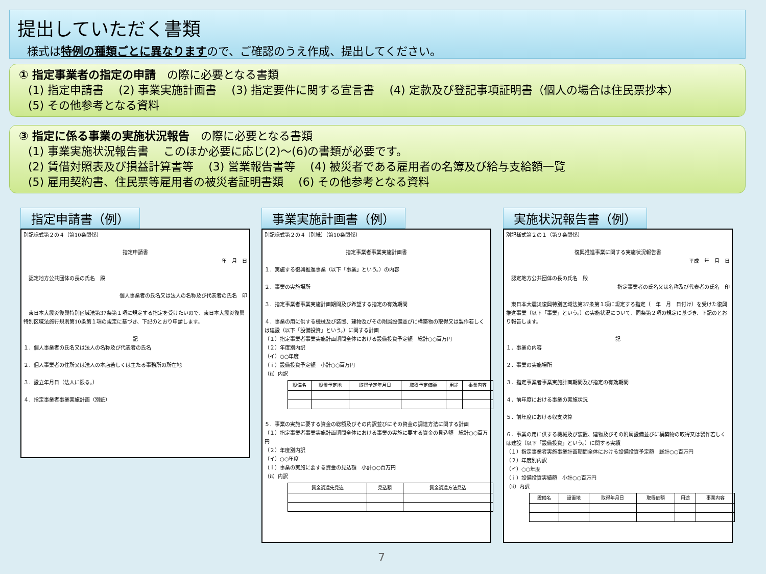提出していただく書類
様式は特例の種類ごとに異なりますので、ご確認のうえ作成、提出してください。
① 指定事業者の指定の申請　の際に必要となる書類
(1) 指定申請書　 (2) 事業実施計画書　 (3) 指定要件に関する宣言書　 (4) 定款及び登記事項証明書（個人の場合は住民票抄本）
(5) その他参考となる資料
③ 指定に係る事業の実施状況報告　の際に必要となる書類
(1) 事業実施状況報告書　 このほか必要に応じ(2)～(6)の書類が必要です。
(2) 賃借対照表及び損益計算書等　 (3) 営業報告書等　 (4) 被災者である雇用者の名簿及び給与支給額一覧
(5) 雇用契約書、住民票等雇用者の被災者証明書類　 (6) その他参考となる資料
指定申請書（例）
別記様式第２の４（第10条関係）
指定申請書
年　月　日
　認定地方公共団体の長の氏名　殿
個人事業者の氏名又は法人の名称及び代表者の氏名　印
　東日本大震災復興特別区域法第37条第１項に規定する指定を受けたいので、東日本大震災復興特別区域法施行規則第10条第１項の規定に基づき、下記のとおり申請します。
記
１．個人事業者の氏名又は法人の名称及び代表者の氏名
２．個人事業者の住所又は法人の本店若しくは主たる事務所の所在地
３．設立年月日（法人に限る。）
４．指定事業者事業実施計画（別紙）
事業実施計画書（例）
別記様式第２の４（別紙）（第10条関係）
指定事業者事業実施計画書
１．実施する復興推進事業（以下「事業」という。）の内容
２．事業の実施場所
３．指定事業者事業実施計画期間及び希望する指定の有効期間
４．事業の用に供する機械及び装置、建物及びその附属設備並びに構築物の取得又は製作若しくは建設（以下「設備投資」という。）に関する計画
（１）指定事業者事業実施計画期間全体における設備投資予定額　総計○○百万円
（２）年度別内訳
（イ）○○年度
（ｉ）設備投資予定額　小計○○百万円
（ⅱ）内訳
| 設備名 | 設置予定地 | 取得予定年月日 | 取得予定価額 | 用途 | 事業内容 |
５．事業の実施に要する資金の総額及びその内訳並びにその資金の調達方法に関する計画
（１）指定事業者事業実施計画期間全体における事業の実施に要する資金の見込額　総計○○百万円
（２）年度別内訳
（イ）○○年度
（ｉ）事業の実施に要する資金の見込額　小計○○百万円
（ⅱ）内訳
| 資金調達先見込 | 見込額 | 資金調達方法見込 |
実施状況報告書（例）
別記様式第２の１（第９条関係）
復興推進事業に関する実施状況報告書
平成　年　月　日
　認定地方公共団体の長の氏名　殿
指定事業者の氏名又は名称及び代表者の氏名　印
　東日本大震災復興特別区域法第37条第１項に規定する指定（　年　月　日付け）を受けた復興推進事業（以下「事業」という。）の実施状況について、同条第２項の規定に基づき、下記のとおり報告します。
記
１．事業の内容
２．事業の実施場所
３．指定事業者事業実施計画期間及び指定の有効期間
４．前年度における事業の実施状況
５．前年度における収支決算
６．事業の用に供する機械及び装置、建物及びその附属設備並びに構築物の取得又は製作若しくは建設（以下「設備投資」という。）に関する実績
（１）指定事業者実施事業計画期間全体における設備投資予定額　総計○○百万円
（２）年度別内訳
（イ）○○年度
（ｉ）設備投資実績額　小計○○百万円
（ⅱ）内訳
| 設備名 | 設置地 | 取得年月日 | 取得価額 | 用途 | 事業内容 |
7